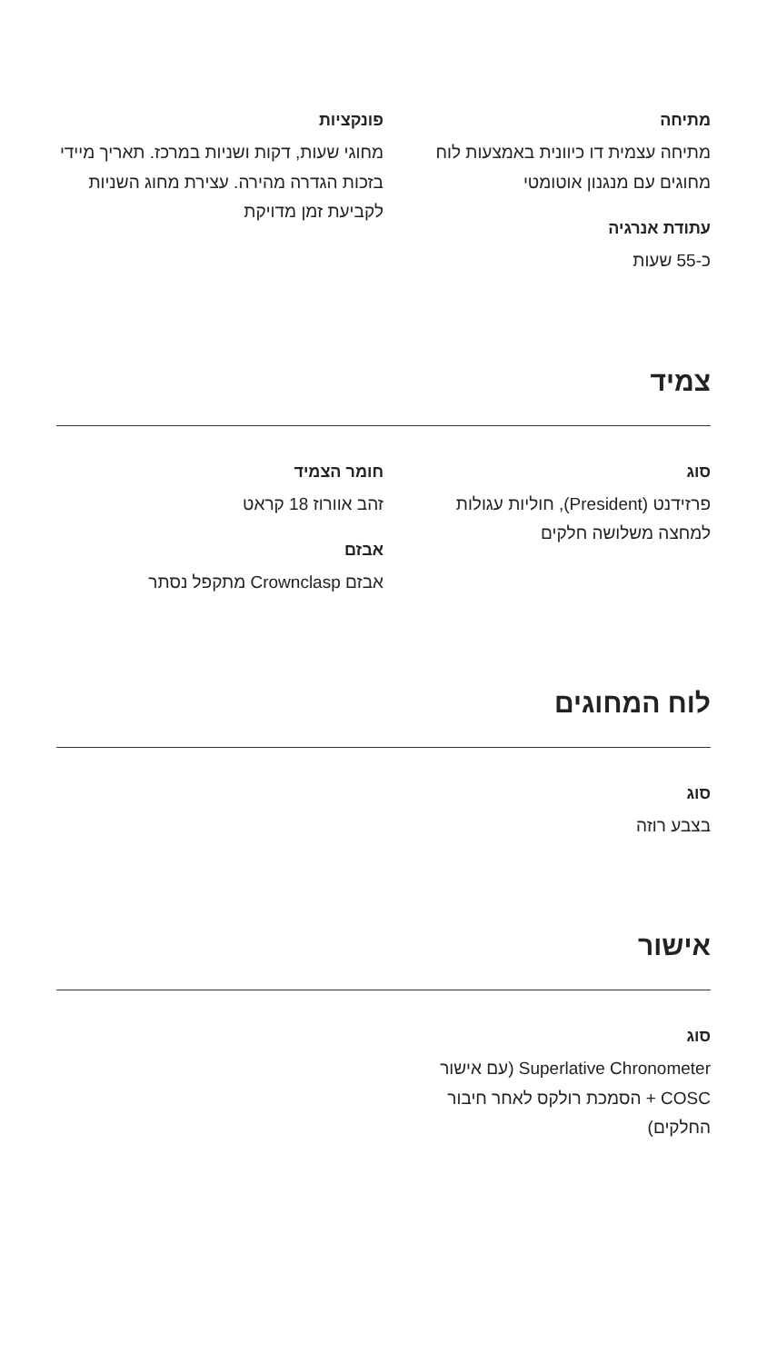מתיחה
מתיחה עצמית דו כיוונית באמצעות לוח מחוגים עם מנגנון אוטומטי
עתודת אנרגיה
כ-55 שעות
פונקציות
מחוגי שעות, דקות ושניות במרכז. תאריך מיידי בזכות הגדרה מהירה. עצירת מחוג השניות לקביעת זמן מדויקת
צמיד
סוג
פרזידנט (President), חוליות עגולות למחצה משלושה חלקים
חומר הצמיד
זהב אוורוז 18 קראט
אבזם
אבזם Crownclasp מתקפל נסתר
לוח המחוגים
סוג
בצבע רוזה
אישור
סוג
Superlative Chronometer (עם אישור COSC + הסמכת רולקס לאחר חיבור החלקים)